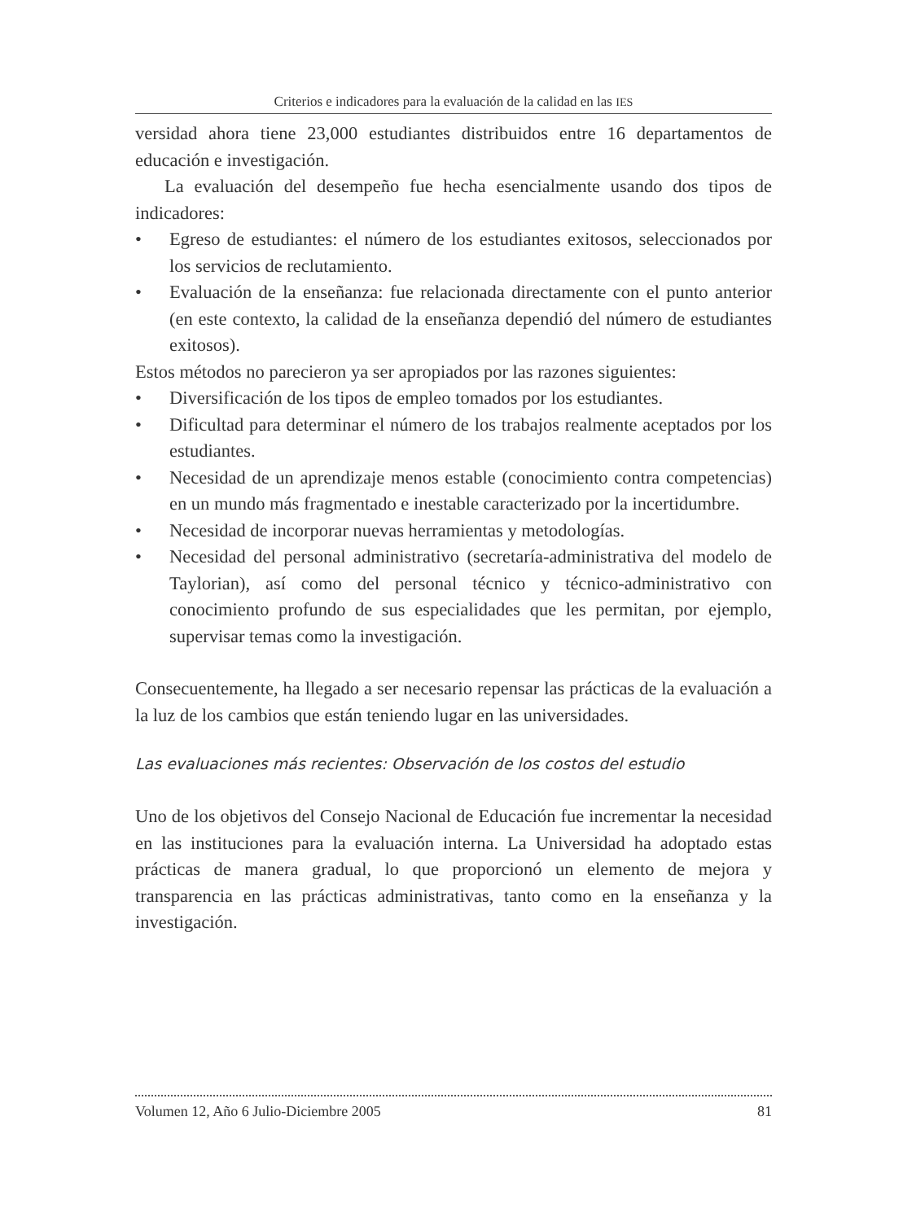Criterios e indicadores para la evaluación de la calidad en las IES
versidad ahora tiene 23,000 estudiantes distribuidos entre 16 departamentos de educación e investigación.
La evaluación del desempeño fue hecha esencialmente usando dos tipos de indicadores:
• Egreso de estudiantes: el número de los estudiantes exitosos, seleccionados por los servicios de reclutamiento.
• Evaluación de la enseñanza: fue relacionada directamente con el punto anterior (en este contexto, la calidad de la enseñanza dependió del número de estudiantes exitosos).
Estos métodos no parecieron ya ser apropiados por las razones siguientes:
• Diversificación de los tipos de empleo tomados por los estudiantes.
• Dificultad para determinar el número de los trabajos realmente aceptados por los estudiantes.
• Necesidad de un aprendizaje menos estable (conocimiento contra competencias) en un mundo más fragmentado e inestable caracterizado por la incertidumbre.
• Necesidad de incorporar nuevas herramientas y metodologías.
• Necesidad del personal administrativo (secretaría-administrativa del modelo de Taylorian), así como del personal técnico y técnico-administrativo con conocimiento profundo de sus especialidades que les permitan, por ejemplo, supervisar temas como la investigación.
Consecuentemente, ha llegado a ser necesario repensar las prácticas de la evaluación a la luz de los cambios que están teniendo lugar en las universidades.
Las evaluaciones más recientes: Observación de los costos del estudio
Uno de los objetivos del Consejo Nacional de Educación fue incrementar la necesidad en las instituciones para la evaluación interna. La Universidad ha adoptado estas prácticas de manera gradual, lo que proporcionó un elemento de mejora y transparencia en las prácticas administrativas, tanto como en la enseñanza y la investigación.
Volumen 12, Año 6 Julio-Diciembre 2005 81